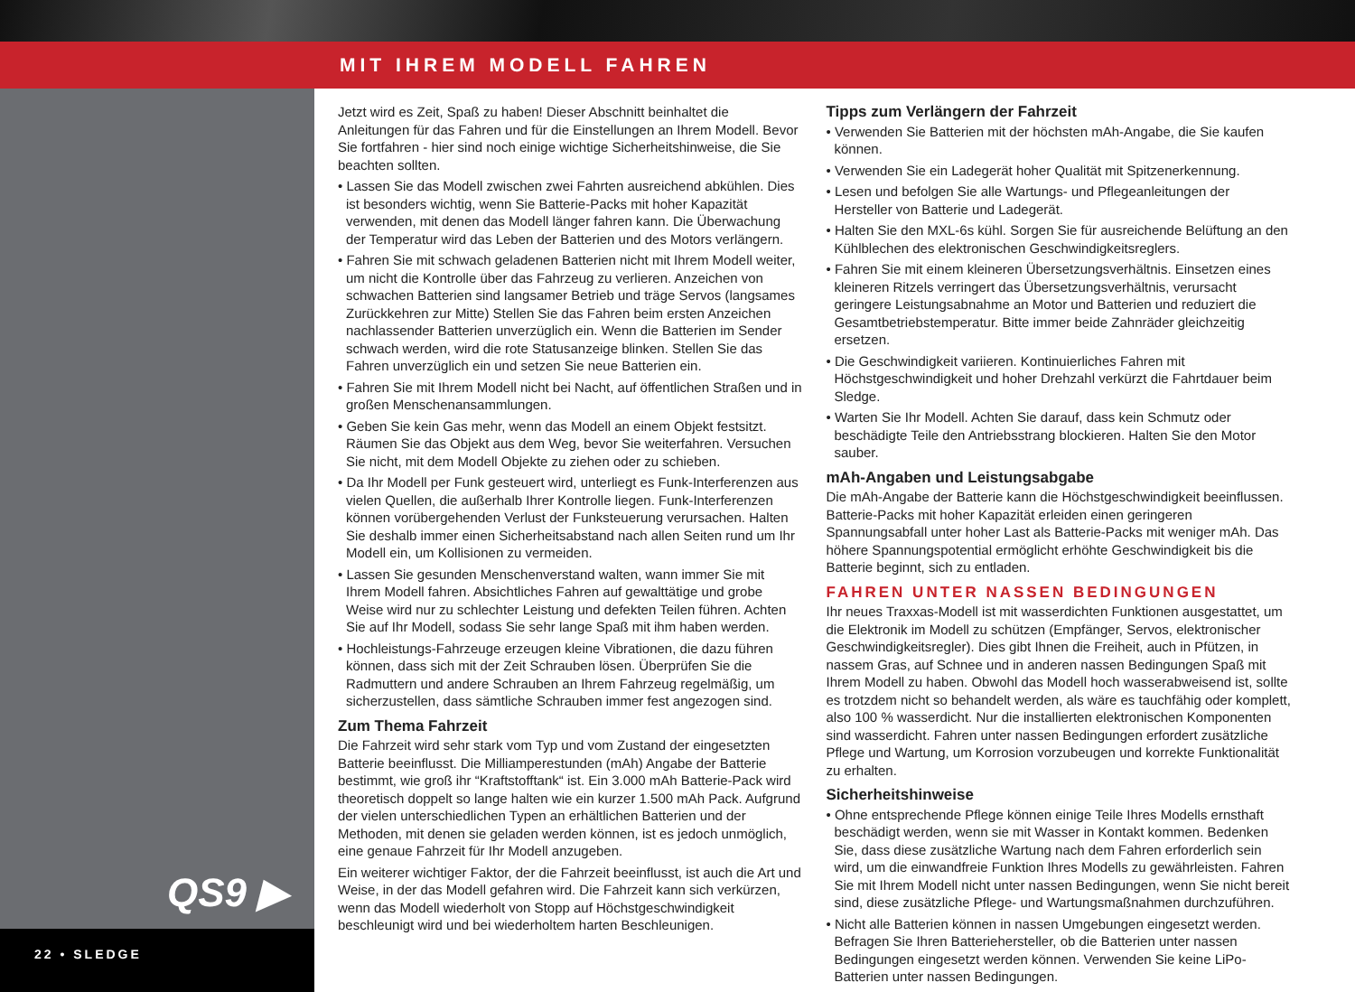MIT IHREM MODELL FAHREN
QS9 ▶
22 • SLEDGE
Jetzt wird es Zeit, Spaß zu haben! Dieser Abschnitt beinhaltet die Anleitungen für das Fahren und für die Einstellungen an Ihrem Modell. Bevor Sie fortfahren - hier sind noch einige wichtige Sicherheitshinweise, die Sie beachten sollten.
• Lassen Sie das Modell zwischen zwei Fahrten ausreichend abkühlen. Dies ist besonders wichtig, wenn Sie Batterie-Packs mit hoher Kapazität verwenden, mit denen das Modell länger fahren kann. Die Überwachung der Temperatur wird das Leben der Batterien und des Motors verlängern.
• Fahren Sie mit schwach geladenen Batterien nicht mit Ihrem Modell weiter, um nicht die Kontrolle über das Fahrzeug zu verlieren. Anzeichen von schwachen Batterien sind langsamer Betrieb und träge Servos (langsames Zurückkehren zur Mitte) Stellen Sie das Fahren beim ersten Anzeichen nachlassender Batterien unverzüglich ein. Wenn die Batterien im Sender schwach werden, wird die rote Statusanzeige blinken. Stellen Sie das Fahren unverzüglich ein und setzen Sie neue Batterien ein.
• Fahren Sie mit Ihrem Modell nicht bei Nacht, auf öffentlichen Straßen und in großen Menschenansammlungen.
• Geben Sie kein Gas mehr, wenn das Modell an einem Objekt festsitzt. Räumen Sie das Objekt aus dem Weg, bevor Sie weiterfahren. Versuchen Sie nicht, mit dem Modell Objekte zu ziehen oder zu schieben.
• Da Ihr Modell per Funk gesteuert wird, unterliegt es Funk-Interferenzen aus vielen Quellen, die außerhalb Ihrer Kontrolle liegen. Funk-Interferenzen können vorübergehenden Verlust der Funksteuerung verursachen. Halten Sie deshalb immer einen Sicherheitsabstand nach allen Seiten rund um Ihr Modell ein, um Kollisionen zu vermeiden.
• Lassen Sie gesunden Menschenverstand walten, wann immer Sie mit Ihrem Modell fahren. Absichtliches Fahren auf gewalttätige und grobe Weise wird nur zu schlechter Leistung und defekten Teilen führen. Achten Sie auf Ihr Modell, sodass Sie sehr lange Spaß mit ihm haben werden.
• Hochleistungs-Fahrzeuge erzeugen kleine Vibrationen, die dazu führen können, dass sich mit der Zeit Schrauben lösen. Überprüfen Sie die Radmuttern und andere Schrauben an Ihrem Fahrzeug regelmäßig, um sicherzustellen, dass sämtliche Schrauben immer fest angezogen sind.
Zum Thema Fahrzeit
Die Fahrzeit wird sehr stark vom Typ und vom Zustand der eingesetzten Batterie beeinflusst. Die Milliamperestunden (mAh) Angabe der Batterie bestimmt, wie groß ihr “Kraftstofftank“ ist. Ein 3.000 mAh Batterie-Pack wird theoretisch doppelt so lange halten wie ein kurzer 1.500 mAh Pack. Aufgrund der vielen unterschiedlichen Typen an erhältlichen Batterien und der Methoden, mit denen sie geladen werden können, ist es jedoch unmöglich, eine genaue Fahrzeit für Ihr Modell anzugeben.
Ein weiterer wichtiger Faktor, der die Fahrzeit beeinflusst, ist auch die Art und Weise, in der das Modell gefahren wird. Die Fahrzeit kann sich verkürzen, wenn das Modell wiederholt von Stopp auf Höchstgeschwindigkeit beschleunigt wird und bei wiederholtem harten Beschleunigen.
Tipps zum Verlängern der Fahrzeit
• Verwenden Sie Batterien mit der höchsten mAh-Angabe, die Sie kaufen können.
• Verwenden Sie ein Ladegerät hoher Qualität mit Spitzenerkennung.
• Lesen und befolgen Sie alle Wartungs- und Pflegeanleitungen der Hersteller von Batterie und Ladegerät.
• Halten Sie den MXL-6s kühl. Sorgen Sie für ausreichende Belüftung an den Kühlblechen des elektronischen Geschwindigkeitsreglers.
• Fahren Sie mit einem kleineren Übersetzungsverhältnis. Einsetzen eines kleineren Ritzels verringert das Übersetzungsverhältnis, verursacht geringere Leistungsabnahme an Motor und Batterien und reduziert die Gesamtbetriebstemperatur. Bitte immer beide Zahnräder gleichzeitig ersetzen.
• Die Geschwindigkeit variieren. Kontinuierliches Fahren mit Höchstgeschwindigkeit und hoher Drehzahl verkürzt die Fahrtdauer beim Sledge.
• Warten Sie Ihr Modell. Achten Sie darauf, dass kein Schmutz oder beschädigte Teile den Antriebsstrang blockieren. Halten Sie den Motor sauber.
mAh-Angaben und Leistungsabgabe
Die mAh-Angabe der Batterie kann die Höchstgeschwindigkeit beeinflussen. Batterie-Packs mit hoher Kapazität erleiden einen geringeren Spannungsabfall unter hoher Last als Batterie-Packs mit weniger mAh. Das höhere Spannungspotential ermöglicht erhöhte Geschwindigkeit bis die Batterie beginnt, sich zu entladen.
FAHREN UNTER NASSEN BEDINGUNGEN
Ihr neues Traxxas-Modell ist mit wasserdichten Funktionen ausgestattet, um die Elektronik im Modell zu schützen (Empfänger, Servos, elektronischer Geschwindigkeitsregler). Dies gibt Ihnen die Freiheit, auch in Pfützen, in nassem Gras, auf Schnee und in anderen nassen Bedingungen Spaß mit Ihrem Modell zu haben. Obwohl das Modell hoch wasserabweisend ist, sollte es trotzdem nicht so behandelt werden, als wäre es tauchfähig oder komplett, also 100 % wasserdicht. Nur die installierten elektronischen Komponenten sind wasserdicht. Fahren unter nassen Bedingungen erfordert zusätzliche Pflege und Wartung, um Korrosion vorzubeugen und korrekte Funktionalität zu erhalten.
Sicherheitshinweise
• Ohne entsprechende Pflege können einige Teile Ihres Modells ernsthaft beschädigt werden, wenn sie mit Wasser in Kontakt kommen. Bedenken Sie, dass diese zusätzliche Wartung nach dem Fahren erforderlich sein wird, um die einwandfreie Funktion Ihres Modells zu gewährleisten. Fahren Sie mit Ihrem Modell nicht unter nassen Bedingungen, wenn Sie nicht bereit sind, diese zusätzliche Pflege- und Wartungsmaßnahmen durchzuführen.
• Nicht alle Batterien können in nassen Umgebungen eingesetzt werden. Befragen Sie Ihren Batteriehersteller, ob die Batterien unter nassen Bedingungen eingesetzt werden können. Verwenden Sie keine LiPo-Batterien unter nassen Bedingungen.